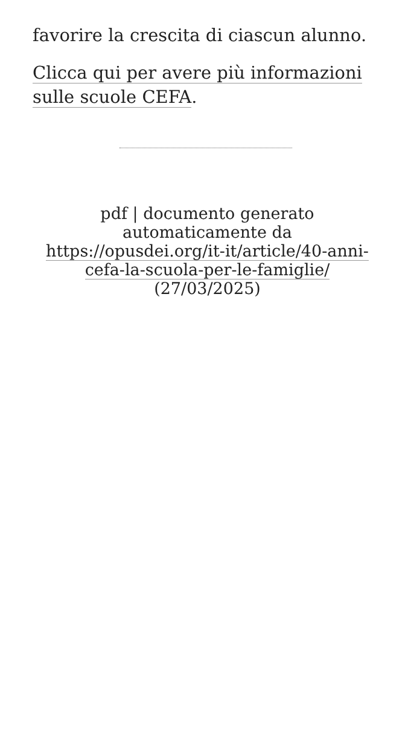favorire la crescita di ciascun alunno.
Clicca qui per avere più informazioni sulle scuole CEFA.
pdf | documento generato automaticamente da https://opusdei.org/it-it/article/40-anni-cefa-la-scuola-per-le-famiglie/ (27/03/2025)